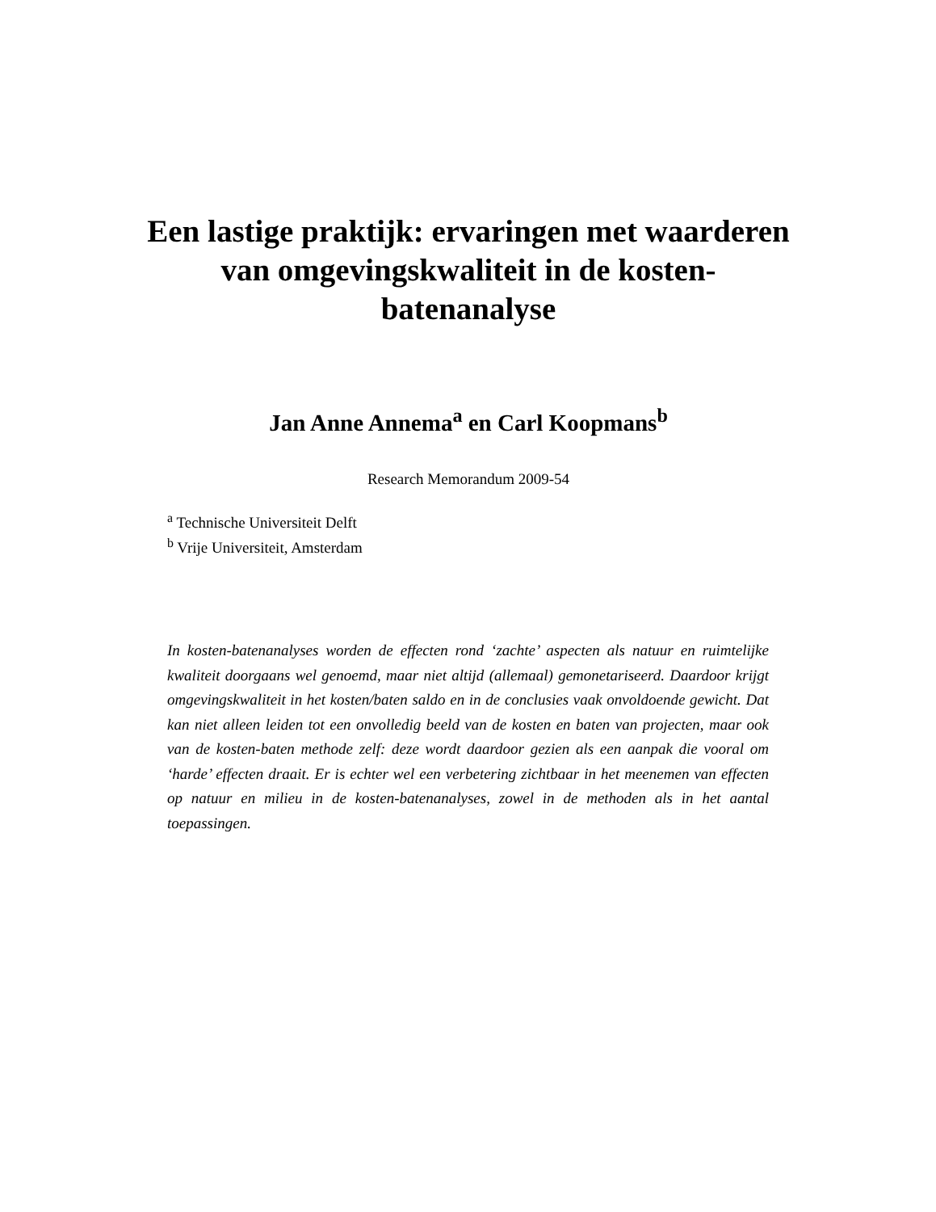Een lastige praktijk: ervaringen met waarderen van omgevingskwaliteit in de kosten-batenanalyse
Jan Anne Annema<sup>a</sup> en Carl Koopmans<sup>b</sup>
Research Memorandum 2009-54
<sup>a</sup> Technische Universiteit Delft
<sup>b</sup> Vrije Universiteit, Amsterdam
In kosten-batenanalyses worden de effecten rond ‘zachte’ aspecten als natuur en ruimtelijke kwaliteit doorgaans wel genoemd, maar niet altijd (allemaal) gemonetariseerd. Daardoor krijgt omgevingskwaliteit in het kosten/baten saldo en in de conclusies vaak onvoldoende gewicht. Dat kan niet alleen leiden tot een onvolledig beeld van de kosten en baten van projecten, maar ook van de kosten-baten methode zelf: deze wordt daardoor gezien als een aanpak die vooral om ‘harde’ effecten draait. Er is echter wel een verbetering zichtbaar in het meenemen van effecten op natuur en milieu in de kosten-batenanalyses, zowel in de methoden als in het aantal toepassingen.